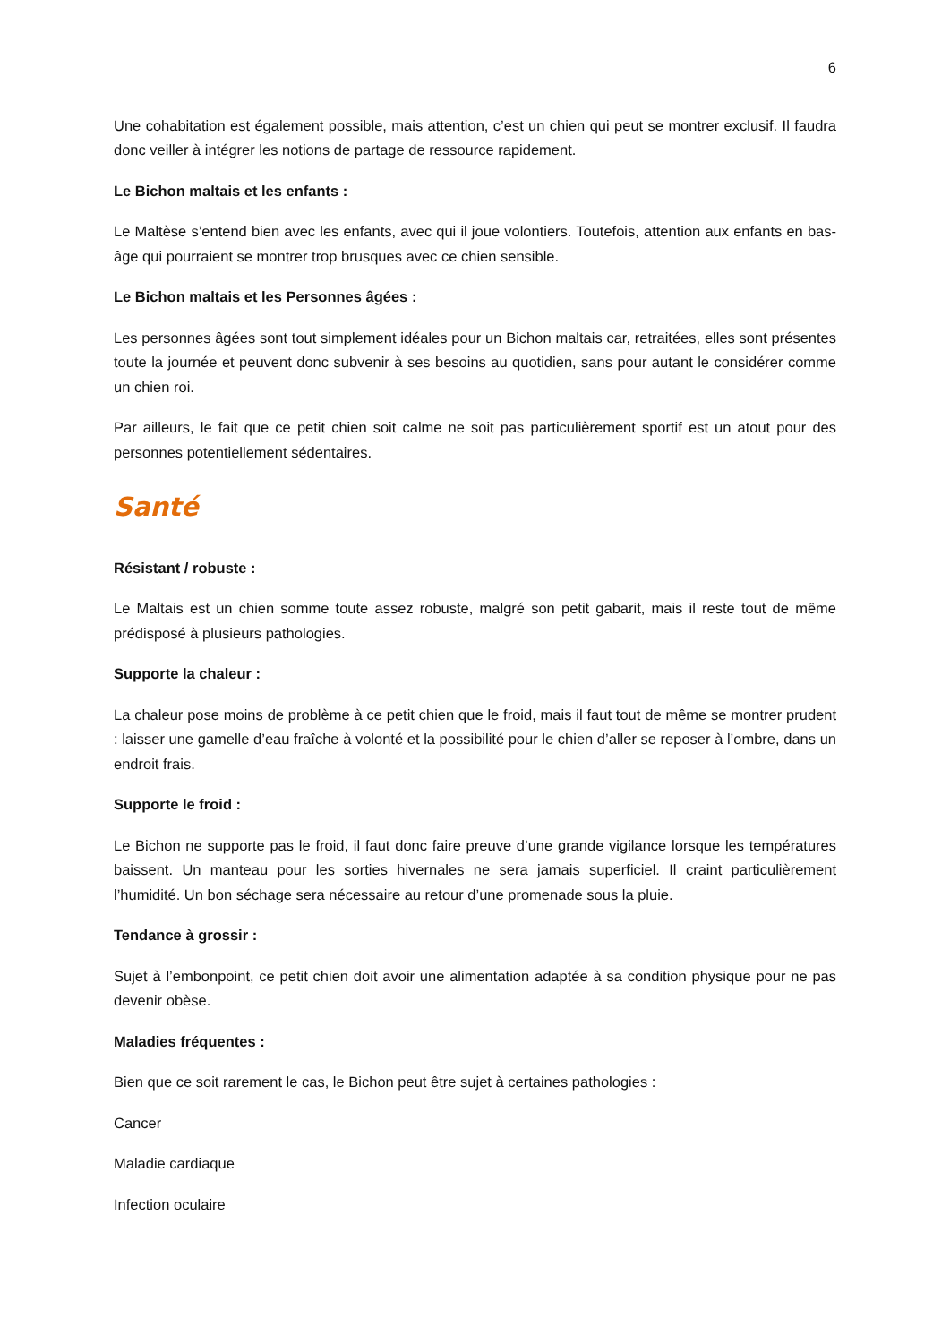6
Une cohabitation est également possible, mais attention, c’est un chien qui peut se montrer exclusif. Il faudra donc veiller à intégrer les notions de partage de ressource rapidement.
Le Bichon maltais et les enfants :
Le Maltèse s’entend bien avec les enfants, avec qui il joue volontiers. Toutefois, attention aux enfants en bas-âge qui pourraient se montrer trop brusques avec ce chien sensible.
Le Bichon maltais et les Personnes âgées :
Les personnes âgées sont tout simplement idéales pour un Bichon maltais car, retraitées, elles sont présentes toute la journée et peuvent donc subvenir à ses besoins au quotidien, sans pour autant le considérer comme un chien roi.
Par ailleurs, le fait que ce petit chien soit calme ne soit pas particulièrement sportif est un atout pour des personnes potentiellement sédentaires.
Santé
Résistant / robuste :
Le Maltais est un chien somme toute assez robuste, malgré son petit gabarit, mais il reste tout de même prédisposé à plusieurs pathologies.
Supporte la chaleur :
La chaleur pose moins de problème à ce petit chien que le froid, mais il faut tout de même se montrer prudent : laisser une gamelle d’eau fraîche à volonté et la possibilité pour le chien d’aller se reposer à l’ombre, dans un endroit frais.
Supporte le froid :
Le Bichon ne supporte pas le froid, il faut donc faire preuve d’une grande vigilance lorsque les températures baissent. Un manteau pour les sorties hivernales ne sera jamais superficiel. Il craint particulièrement l’humidité. Un bon séchage sera nécessaire au retour d’une promenade sous la pluie.
Tendance à grossir :
Sujet à l’embonpoint, ce petit chien doit avoir une alimentation adaptée à sa condition physique pour ne pas devenir obèse.
Maladies fréquentes :
Bien que ce soit rarement le cas, le Bichon peut être sujet à certaines pathologies :
Cancer
Maladie cardiaque
Infection oculaire